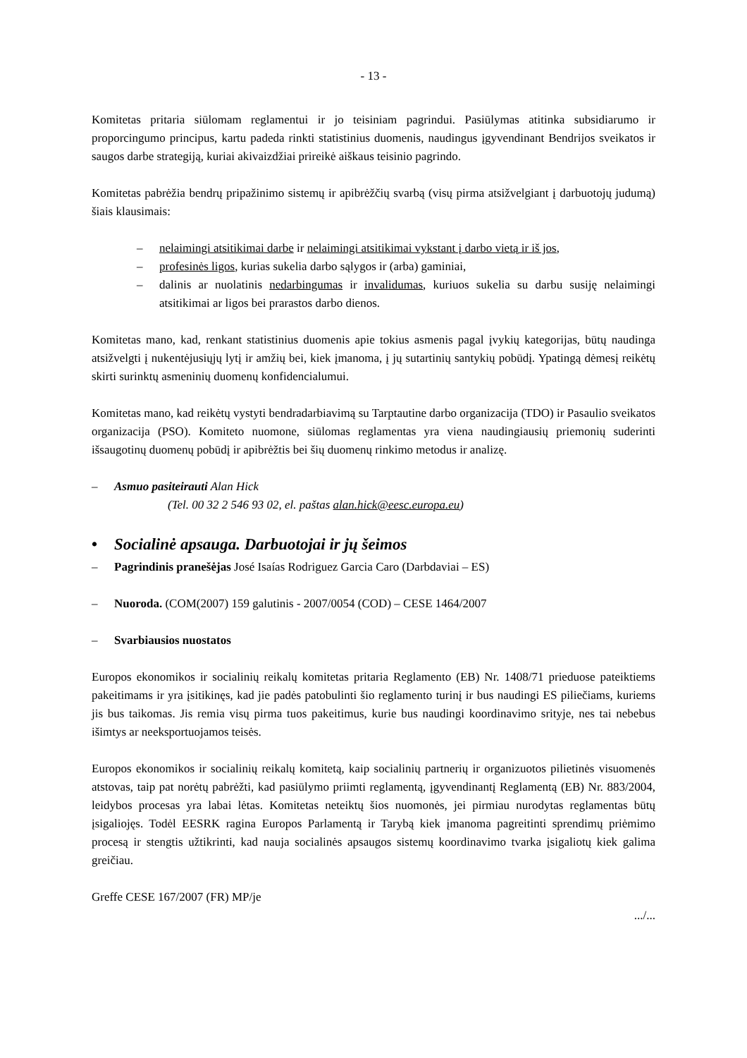- 13 -
Komitetas pritaria siūlomam reglamentui ir jo teisiniam pagrindui. Pasiūlymas atitinka subsidiarumo ir proporcingumo principus, kartu padeda rinkti statistinius duomenis, naudingus įgyvendinant Bendrijos sveikatos ir saugos darbe strategiją, kuriai akivaizdžiai prireikė aiškaus teisinio pagrindo.
Komitetas pabrėžia bendrų pripažinimo sistemų ir apibrėžčių svarbą (visų pirma atsižvelgiant į darbuotojų judumą) šiais klausimais:
– nelaimingi atsitikimai darbe ir nelaimingi atsitikimai vykstant į darbo vietą ir iš jos,
– profesinės ligos, kurias sukelia darbo sąlygos ir (arba) gaminiai,
– dalinis ar nuolatinis nedarbingumas ir invalidumas, kuriuos sukelia su darbu susiję nelaimingi atsitikimai ar ligos bei prarastos darbo dienos.
Komitetas mano, kad, renkant statistinius duomenis apie tokius asmenis pagal įvykių kategorijas, būtų naudinga atsižvelgti į nukentėjusiųjų lytį ir amžių bei, kiek įmanoma, į jų sutartinių santykių pobūdį. Ypatingą dėmesį reikėtų skirti surinktų asmeninių duomenų konfidencialumui.
Komitetas mano, kad reikėtų vystyti bendradarbiavimą su Tarptautine darbo organizacija (TDO) ir Pasaulio sveikatos organizacija (PSO). Komiteto nuomone, siūlomas reglamentas yra viena naudingiausių priemonių suderinti išsaugotinų duomenų pobūdį ir apibrėžtis bei šių duomenų rinkimo metodus ir analizę.
– Asmuo pasiteirauti Alan Hick
(Tel. 00 32 2 546 93 02, el. paštas alan.hick@eesc.europa.eu)
• Socialinė apsauga. Darbuotojai ir jų šeimos
– Pagrindinis pranešėjas José Isaías Rodriguez Garcia Caro (Darbdaviai – ES)
– Nuoroda. (COM(2007) 159 galutinis - 2007/0054 (COD) – CESE 1464/2007
– Svarbiausios nuostatos
Europos ekonomikos ir socialinių reikalų komitetas pritaria Reglamento (EB) Nr. 1408/71 prieduose pateiktiems pakeitimams ir yra įsitikinęs, kad jie padės patobulinti šio reglamento turinį ir bus naudingi ES piliečiams, kuriems jis bus taikomas. Jis remia visų pirma tuos pakeitimus, kurie bus naudingi koordinavimo srityje, nes tai nebebus išimtys ar neeksportuojamos teisės.
Europos ekonomikos ir socialinių reikalų komitetą, kaip socialinių partnerių ir organizuotos pilietinės visuomenės atstovas, taip pat norėtų pabrėžti, kad pasiūlymo priimti reglamentą, įgyvendinantį Reglamentą (EB) Nr. 883/2004, leidybos procesas yra labai lėtas. Komitetas neteiktų šios nuomonės, jei pirmiau nurodytas reglamentas būtų įsigaliojęs. Todėl EESRK ragina Europos Parlamentą ir Tarybą kiek įmanoma pagreitinti sprendimų priėmimo procesą ir stengtis užtikrinti, kad nauja socialinės apsaugos sistemų koordinavimo tvarka įsigaliotų kiek galima greičiau.
Greffe CESE 167/2007 (FR) MP/je
.../...